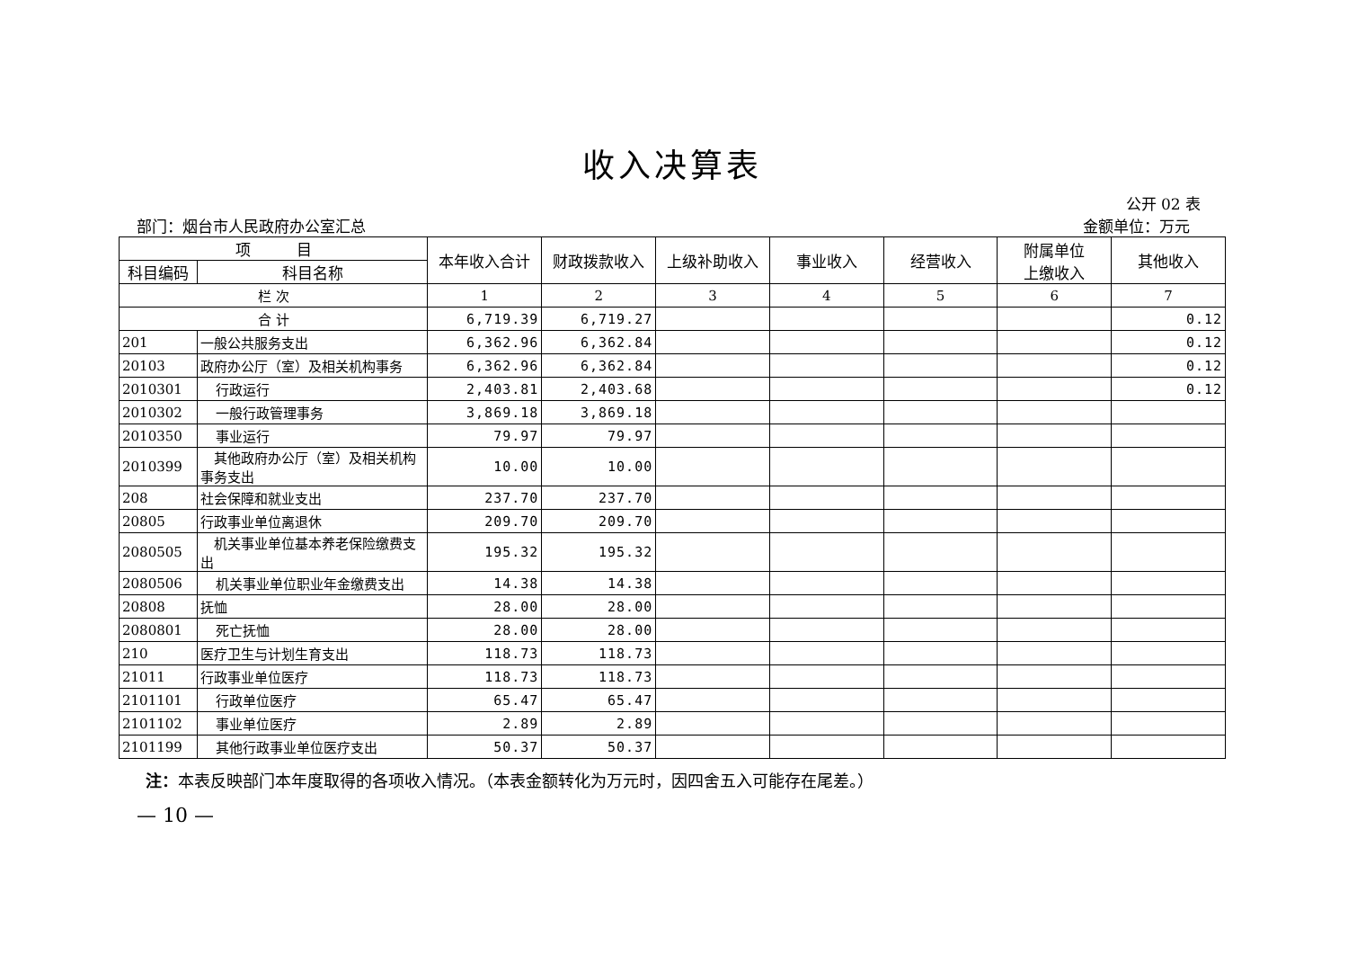收入决算表
公开 02 表
部门：烟台市人民政府办公室汇总 金额单位：万元
| 项 目 | | 本年收入合计 | 财政拨款收入 | 上级补助收入 | 事业收入 | 经营收入 | 附属单位 上缴收入 | 其他收入 |
| --- | --- | --- | --- | --- | --- | --- | --- | --- |
| 科目编码 | 科目名称 | | | | | | | |
| 栏 次 | | 1 | 2 | 3 | 4 | 5 | 6 | 7 |
| 合 计 | | 6,719.39 | 6,719.27 | | | | | 0.12 |
| 201 | 一般公共服务支出 | 6,362.96 | 6,362.84 | | | | | 0.12 |
| 20103 | 政府办公厅（室）及相关机构事务 | 6,362.96 | 6,362.84 | | | | | 0.12 |
| 2010301 | 行政运行 | 2,403.81 | 2,403.68 | | | | | 0.12 |
| 2010302 | 一般行政管理事务 | 3,869.18 | 3,869.18 | | | | | |
| 2010350 | 事业运行 | 79.97 | 79.97 | | | | | |
| 2010399 | 其他政府办公厅（室）及相关机构事务支出 | 10.00 | 10.00 | | | | | |
| 208 | 社会保障和就业支出 | 237.70 | 237.70 | | | | | |
| 20805 | 行政事业单位离退休 | 209.70 | 209.70 | | | | | |
| 2080505 | 机关事业单位基本养老保险缴费支出 | 195.32 | 195.32 | | | | | |
| 2080506 | 机关事业单位职业年金缴费支出 | 14.38 | 14.38 | | | | | |
| 20808 | 抚恤 | 28.00 | 28.00 | | | | | |
| 2080801 | 死亡抚恤 | 28.00 | 28.00 | | | | | |
| 210 | 医疗卫生与计划生育支出 | 118.73 | 118.73 | | | | | |
| 21011 | 行政事业单位医疗 | 118.73 | 118.73 | | | | | |
| 2101101 | 行政单位医疗 | 65.47 | 65.47 | | | | | |
| 2101102 | 事业单位医疗 | 2.89 | 2.89 | | | | | |
| 2101199 | 其他行政事业单位医疗支出 | 50.37 | 50.37 | | | | | |
注：本表反映部门本年度取得的各项收入情况。（本表金额转化为万元时，因四舍五入可能存在尾差。）
— 10 —